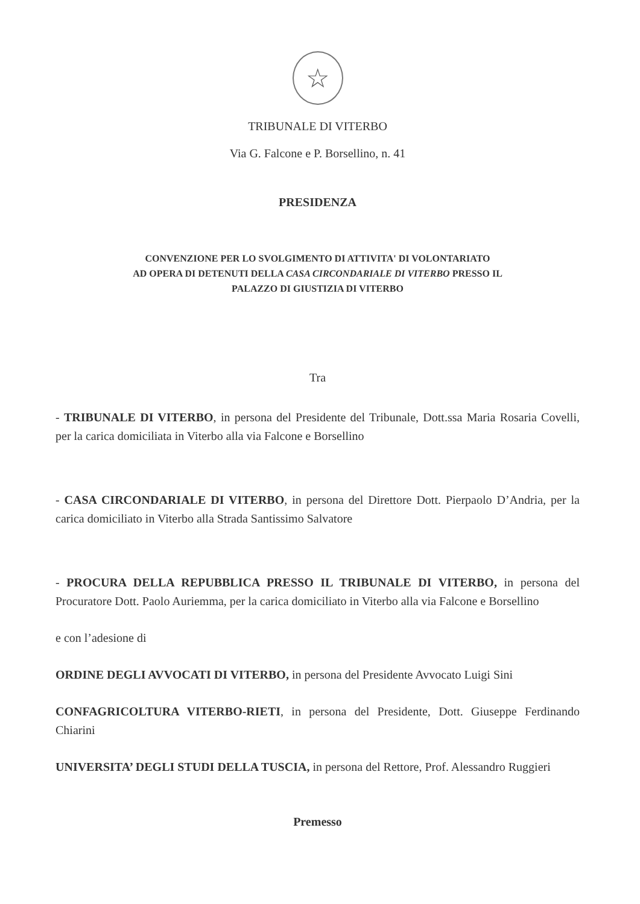☆
TRIBUNALE DI VITERBO
Via G. Falcone e P. Borsellino, n. 41
PRESIDENZA
CONVENZIONE PER LO SVOLGIMENTO DI ATTIVITA' DI VOLONTARIATO
AD OPERA DI DETENUTI DELLA CASA CIRCONDARIALE DI VITERBO PRESSO IL
PALAZZO DI GIUSTIZIA DI VITERBO
Tra
- TRIBUNALE DI VITERBO, in persona del Presidente del Tribunale, Dott.ssa Maria Rosaria Covelli, per la carica domiciliata in Viterbo alla via Falcone e Borsellino
- CASA CIRCONDARIALE DI VITERBO, in persona del Direttore Dott. Pierpaolo D’Andria, per la carica domiciliato in Viterbo alla Strada Santissimo Salvatore
- PROCURA DELLA REPUBBLICA PRESSO IL TRIBUNALE DI VITERBO, in persona del Procuratore Dott. Paolo Auriemma, per la carica domiciliato in Viterbo alla via Falcone e Borsellino
e con l’adesione di
ORDINE DEGLI AVVOCATI DI VITERBO, in persona del Presidente Avvocato Luigi Sini
CONFAGRICOLTURA VITERBO-RIETI, in persona del Presidente, Dott. Giuseppe Ferdinando Chiarini
UNIVERSITA’ DEGLI STUDI DELLA TUSCIA, in persona del Rettore, Prof. Alessandro Ruggieri
Premesso